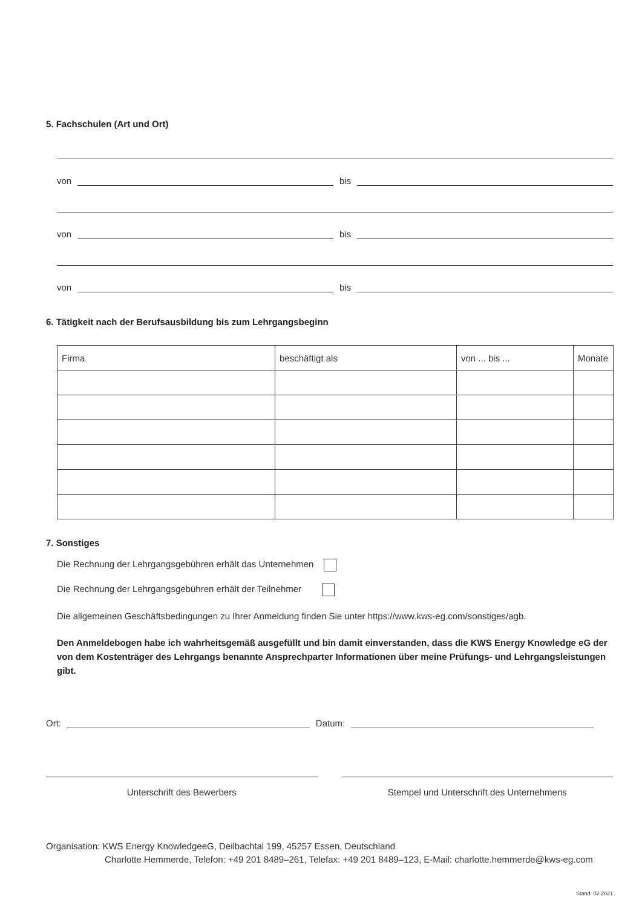5. Fachschulen (Art und Ort)
von bis
von bis
von bis
6. Tätigkeit nach der Berufsausbildung bis zum Lehrgangsbeginn
| Firma | beschäftigt als | von ... bis ... | Monate |
7. Sonstiges
Die Rechnung der Lehrgangsgebühren erhält das Unternehmen
Die Rechnung der Lehrgangsgebühren erhält der Teilnehmer
Die allgemeinen Geschäftsbedingungen zu Ihrer Anmeldung finden Sie unter https://www.kws-eg.com/sonstiges/agb.
Den Anmeldebogen habe ich wahrheitsgemäß ausgefüllt und bin damit einverstanden, dass die KWS Energy Knowledge eG der von dem Kostenträger des Lehrgangs benannte Ansprechparter Informationen über meine Prüfungs- und Lehrgangs­leistungen gibt.
Ort: Datum:
Unterschrift des Bewerbers Stempel und Unterschrift des Unternehmens
Organisation: KWS Energy KnowledgeeG, Deilbachtal 199, 45257 Essen, Deutschland
Charlotte Hemmerde, Telefon: +49 201 8489–261, Telefax: +49 201 8489–123, E-Mail: charlotte.hemmerde@kws-eg.com
Stand: 02.2021